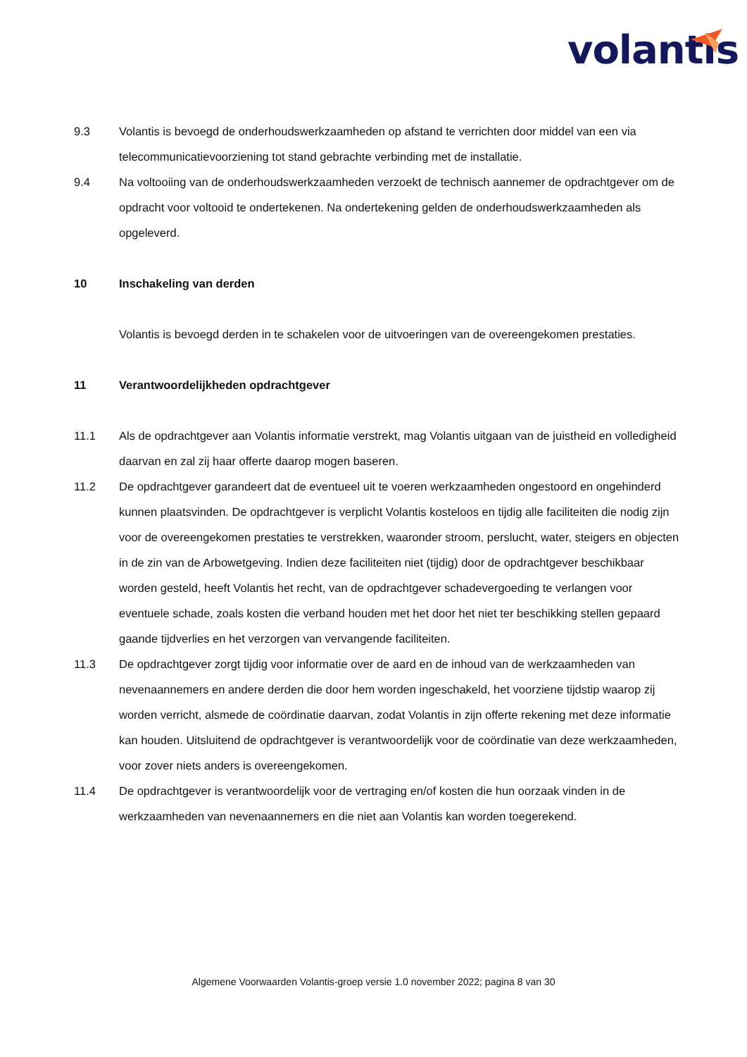volantis
9.3 Volantis is bevoegd de onderhoudswerkzaamheden op afstand te verrichten door middel van een via telecommunicatievoorziening tot stand gebrachte verbinding met de installatie.
9.4 Na voltooiing van de onderhoudswerkzaamheden verzoekt de technisch aannemer de opdrachtgever om de opdracht voor voltooid te ondertekenen. Na ondertekening gelden de onderhoudswerkzaamheden als opgeleverd.
10 Inschakeling van derden
Volantis is bevoegd derden in te schakelen voor de uitvoeringen van de overeengekomen prestaties.
11 Verantwoordelijkheden opdrachtgever
11.1 Als de opdrachtgever aan Volantis informatie verstrekt, mag Volantis uitgaan van de juistheid en volledigheid daarvan en zal zij haar offerte daarop mogen baseren.
11.2 De opdrachtgever garandeert dat de eventueel uit te voeren werkzaamheden ongestoord en ongehinderd kunnen plaatsvinden. De opdrachtgever is verplicht Volantis kosteloos en tijdig alle faciliteiten die nodig zijn voor de overeengekomen prestaties te verstrekken, waaronder stroom, perslucht, water, steigers en objecten in de zin van de Arbowetgeving. Indien deze faciliteiten niet (tijdig) door de opdrachtgever beschikbaar worden gesteld, heeft Volantis het recht, van de opdrachtgever schadevergoeding te verlangen voor eventuele schade, zoals kosten die verband houden met het door het niet ter beschikking stellen gepaard gaande tijdverlies en het verzorgen van vervangende faciliteiten.
11.3 De opdrachtgever zorgt tijdig voor informatie over de aard en de inhoud van de werkzaamheden van nevenaannemers en andere derden die door hem worden ingeschakeld, het voorziene tijdstip waarop zij worden verricht, alsmede de coördinatie daarvan, zodat Volantis in zijn offerte rekening met deze informatie kan houden. Uitsluitend de opdrachtgever is verantwoordelijk voor de coördinatie van deze werkzaamheden, voor zover niets anders is overeengekomen.
11.4 De opdrachtgever is verantwoordelijk voor de vertraging en/of kosten die hun oorzaak vinden in de werkzaamheden van nevenaannemers en die niet aan Volantis kan worden toegerekend.
Algemene Voorwaarden Volantis-groep versie 1.0 november 2022; pagina 8 van 30